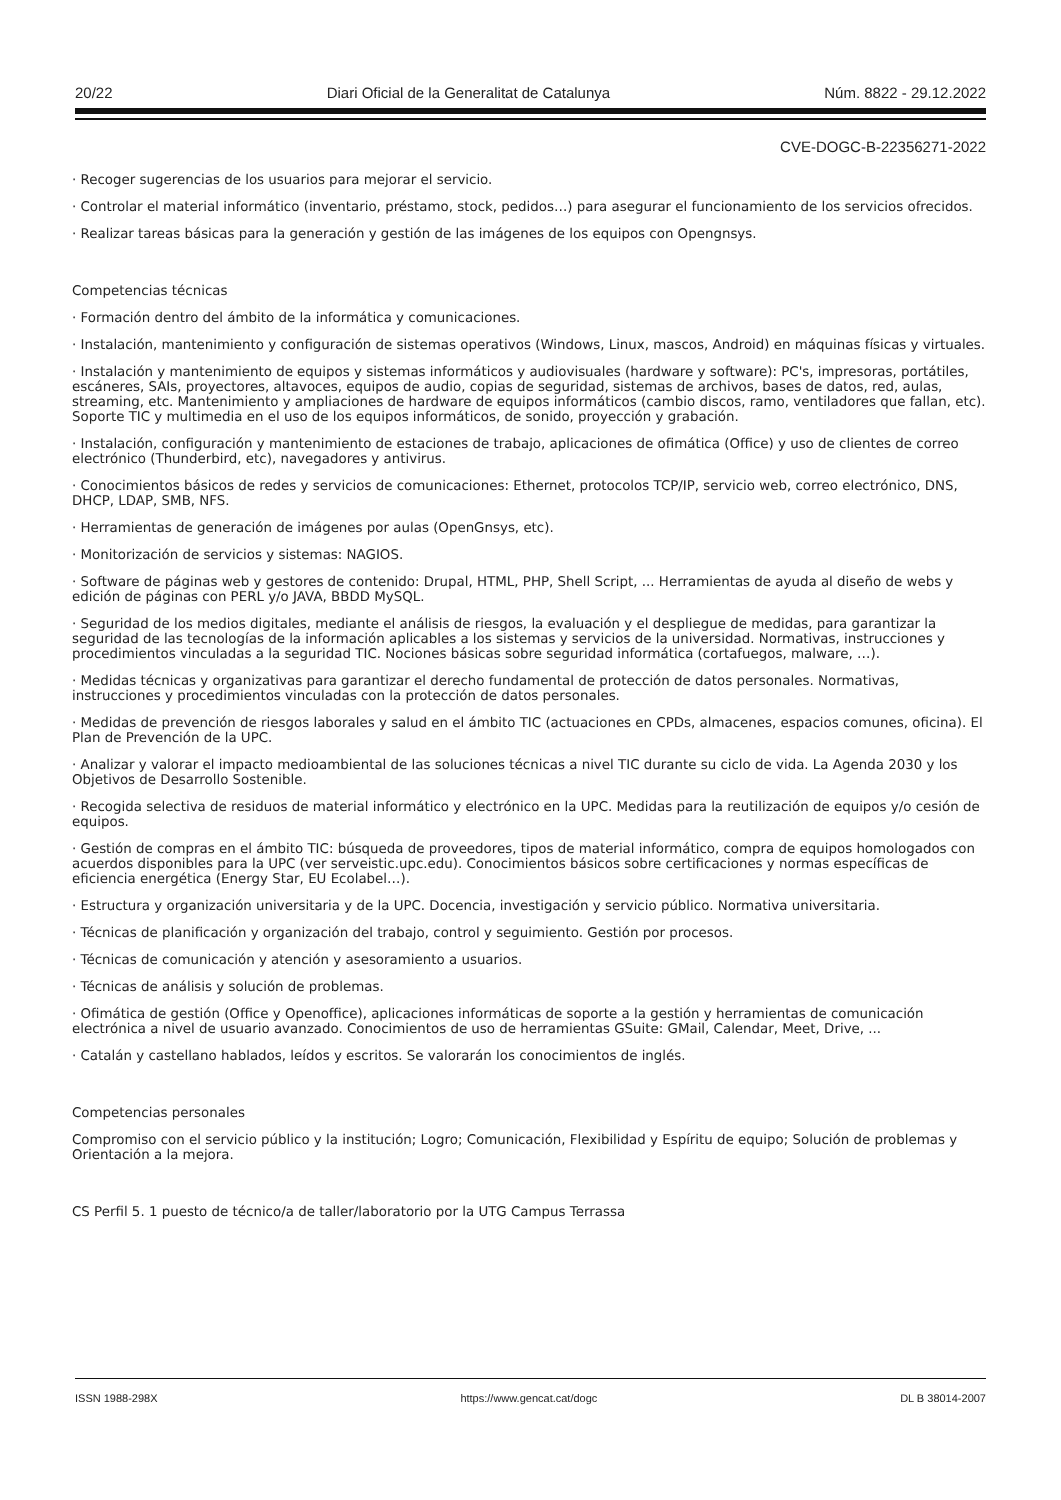20/22 Diari Oficial de la Generalitat de Catalunya Núm. 8822 - 29.12.2022
CVE-DOGC-B-22356271-2022
· Recoger sugerencias de los usuarios para mejorar el servicio.
· Controlar el material informático (inventario, préstamo, stock, pedidos…) para asegurar el funcionamiento de los servicios ofrecidos.
· Realizar tareas básicas para la generación y gestión de las imágenes de los equipos con Opengnsys.
Competencias técnicas
· Formación dentro del ámbito de la informática y comunicaciones.
· Instalación, mantenimiento y configuración de sistemas operativos (Windows, Linux, mascos, Android) en máquinas físicas y virtuales.
· Instalación y mantenimiento de equipos y sistemas informáticos y audiovisuales (hardware y software): PC's, impresoras, portátiles, escáneres, SAIs, proyectores, altavoces, equipos de audio, copias de seguridad, sistemas de archivos, bases de datos, red, aulas, streaming, etc. Mantenimiento y ampliaciones de hardware de equipos informáticos (cambio discos, ramo, ventiladores que fallan, etc). Soporte TIC y multimedia en el uso de los equipos informáticos, de sonido, proyección y grabación.
· Instalación, configuración y mantenimiento de estaciones de trabajo, aplicaciones de ofimática (Office) y uso de clientes de correo electrónico (Thunderbird, etc), navegadores y antivirus.
· Conocimientos básicos de redes y servicios de comunicaciones: Ethernet, protocolos TCP/IP, servicio web, correo electrónico, DNS, DHCP, LDAP, SMB, NFS.
· Herramientas de generación de imágenes por aulas (OpenGnsys, etc).
· Monitorización de servicios y sistemas: NAGIOS.
· Software de páginas web y gestores de contenido: Drupal, HTML, PHP, Shell Script, ... Herramientas de ayuda al diseño de webs y edición de páginas con PERL y/o JAVA, BBDD MySQL.
· Seguridad de los medios digitales, mediante el análisis de riesgos, la evaluación y el despliegue de medidas, para garantizar la seguridad de las tecnologías de la información aplicables a los sistemas y servicios de la universidad. Normativas, instrucciones y procedimientos vinculadas a la seguridad TIC. Nociones básicas sobre seguridad informática (cortafuegos, malware, …).
· Medidas técnicas y organizativas para garantizar el derecho fundamental de protección de datos personales. Normativas, instrucciones y procedimientos vinculadas con la protección de datos personales.
· Medidas de prevención de riesgos laborales y salud en el ámbito TIC (actuaciones en CPDs, almacenes, espacios comunes, oficina). El Plan de Prevención de la UPC.
· Analizar y valorar el impacto medioambiental de las soluciones técnicas a nivel TIC durante su ciclo de vida. La Agenda 2030 y los Objetivos de Desarrollo Sostenible.
· Recogida selectiva de residuos de material informático y electrónico en la UPC. Medidas para la reutilización de equipos y/o cesión de equipos.
· Gestión de compras en el ámbito TIC: búsqueda de proveedores, tipos de material informático, compra de equipos homologados con acuerdos disponibles para la UPC (ver serveistic.upc.edu). Conocimientos básicos sobre certificaciones y normas específicas de eficiencia energética (Energy Star, EU Ecolabel…).
· Estructura y organización universitaria y de la UPC. Docencia, investigación y servicio público. Normativa universitaria.
· Técnicas de planificación y organización del trabajo, control y seguimiento. Gestión por procesos.
· Técnicas de comunicación y atención y asesoramiento a usuarios.
· Técnicas de análisis y solución de problemas.
· Ofimática de gestión (Office y Openoffice), aplicaciones informáticas de soporte a la gestión y herramientas de comunicación electrónica a nivel de usuario avanzado. Conocimientos de uso de herramientas GSuite: GMail, Calendar, Meet, Drive, ...
· Catalán y castellano hablados, leídos y escritos. Se valorarán los conocimientos de inglés.
Competencias personales
Compromiso con el servicio público y la institución; Logro; Comunicación, Flexibilidad y Espíritu de equipo; Solución de problemas y Orientación a la mejora.
CS Perfil 5. 1 puesto de técnico/a de taller/laboratorio por la UTG Campus Terrassa
ISSN 1988-298X https://www.gencat.cat/dogc DL B 38014-2007